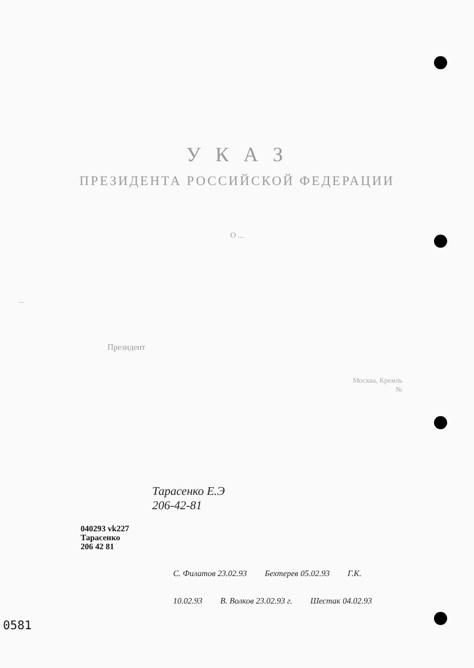У К А З
ПРЕЗИДЕНТА РОССИЙСКОЙ ФЕДЕРАЦИИ
О ...
...
Президент
Москва, Кремль
№
Тарасенко Е.Э
206-42-81
040293 vk227
Тарасенко
206 42 81
С. Филатов 23.02.93 Бехтерев 05.02.93 Г.К.
10.02.93 В. Волков 23.02.93 г. Шестак 04.02.93
0581